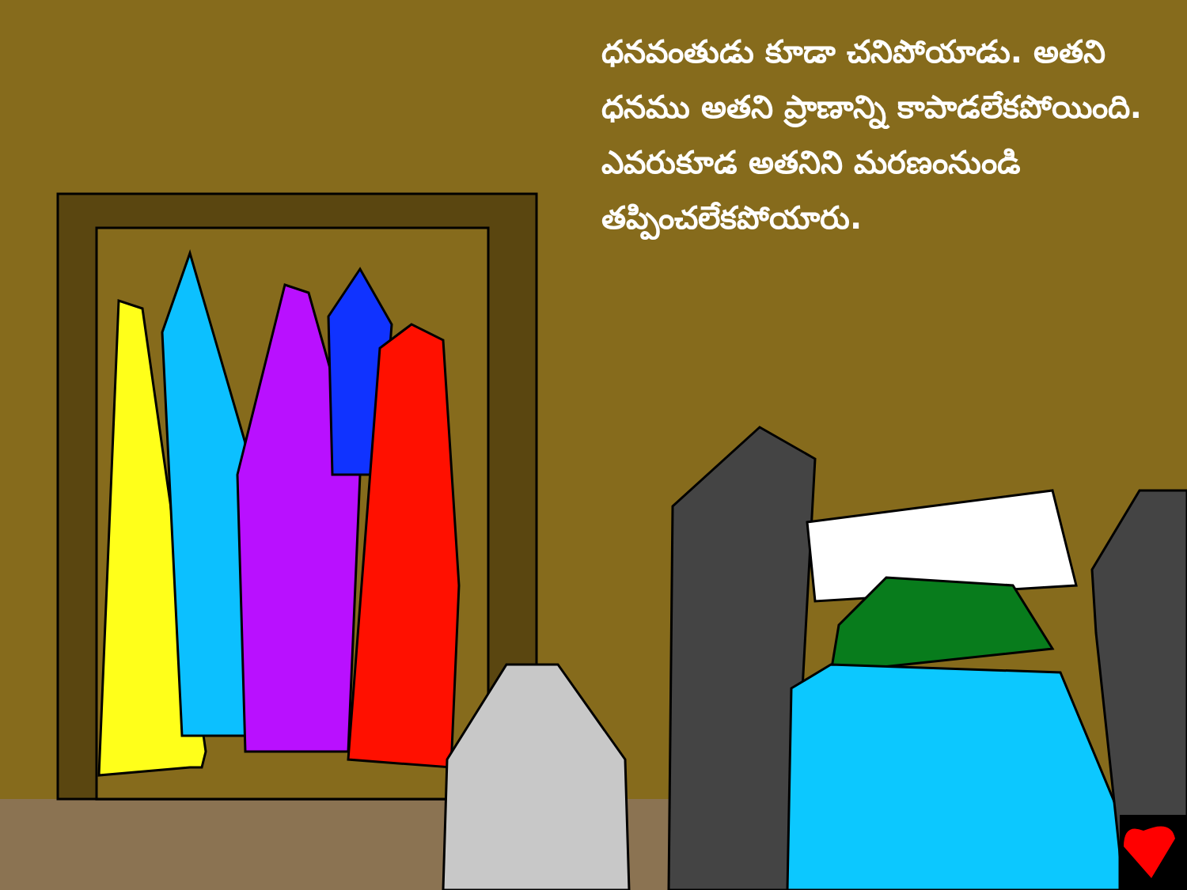ధనవంతుడు కూడా చనిపోయాడు. అతని ధనము అతని ప్రాణాన్ని కాపాడలేకపోయింది. ఎవరుకూడ అతనిని మరణంనుండి తప్పించలేకపోయారు.